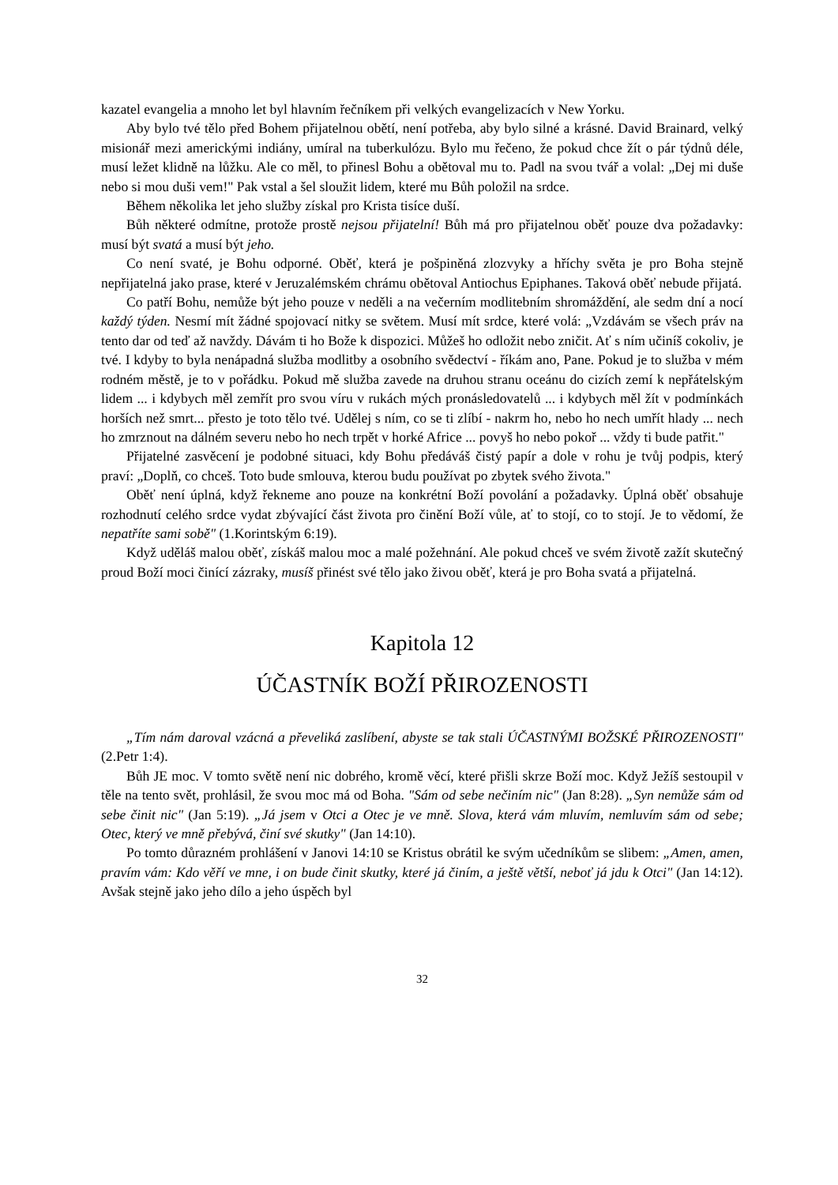kazatel evangelia a mnoho let byl hlavním řečníkem při velkých evangelizacích v New Yorku.
Aby bylo tvé tělo před Bohem přijatelnou obětí, není potřeba, aby bylo silné a krásné. David Brainard, velký misionář mezi americkými indiány, umíral na tuberkulózu. Bylo mu řečeno, že pokud chce žít o pár týdnů déle, musí ležet klidně na lůžku. Ale co měl, to přinesl Bohu a obětoval mu to. Padl na svou tvář a volal: „Dej mi duše nebo si mou duši vem!" Pak vstal a šel sloužit lidem, které mu Bůh položil na srdce.
Během několika let jeho služby získal pro Krista tisíce duší.
Bůh některé odmítne, protože prostě nejsou přijatelní! Bůh má pro přijatelnou oběť pouze dva požadavky: musí být svatá a musí být jeho.
Co není svaté, je Bohu odporné. Oběť, která je pošpiněná zlozvyky a hříchy světa je pro Boha stejně nepřijatelná jako prase, které v Jeruzalémském chrámu obětoval Antiochus Epiphanes. Taková oběť nebude přijatá.
Co patří Bohu, nemůže být jeho pouze v neděli a na večerním modlitebním shromáždění, ale sedm dní a nocí každý týden. Nesmí mít žádné spojovací nitky se světem. Musí mít srdce, které volá: „Vzdávám se všech práv na tento dar od teď až navždy. Dávám ti ho Bože k dispozici. Můžeš ho odložit nebo zničit. Ať s ním učiníš cokoliv, je tvé. I kdyby to byla nenápadná služba modlitby a osobního svědectví - říkám ano, Pane. Pokud je to služba v mém rodném městě, je to v pořádku. Pokud mě služba zavede na druhou stranu oceánu do cizích zemí k nepřátelským lidem ... i kdybych měl zemřít pro svou víru v rukách mých pronásledovatelů ... i kdybych měl žít v podmínkách horších než smrt... přesto je toto tělo tvé. Udělej s ním, co se ti zlíbí - nakrm ho, nebo ho nech umřít hlady ... nech ho zmrznout na dálném severu nebo ho nech trpět v horké Africe ... povyš ho nebo pokoř ... vždy ti bude patřit."
Přijatelné zasvěcení je podobné situaci, kdy Bohu předáváš čistý papír a dole v rohu je tvůj podpis, který praví: „Doplň, co chceš. Toto bude smlouva, kterou budu používat po zbytek svého života."
Oběť není úplná, když řekneme ano pouze na konkrétní Boží povolání a požadavky. Úplná oběť obsahuje rozhodnutí celého srdce vydat zbývající část života pro činění Boží vůle, ať to stojí, co to stojí. Je to vědomí, že nepatříte sami sobě" (1.Korintským 6:19).
Když uděláš malou oběť, získáš malou moc a malé požehnání. Ale pokud chceš ve svém životě zažít skutečný proud Boží moci činící zázraky, musíš přinést své tělo jako živou oběť, která je pro Boha svatá a přijatelná.
Kapitola 12
ÚČASTNÍK BOŽÍ PŘIROZENOSTI
„Tím nám daroval vzácná a převeliká zaslíbení, abyste se tak stali ÚČASTNÝMI BOŽSKÉ PŘIROZENOSTI" (2.Petr 1:4).
Bůh JE moc. V tomto světě není nic dobrého, kromě věcí, které přišli skrze Boží moc. Když Ježíš sestoupil v těle na tento svět, prohlásil, že svou moc má od Boha. "Sám od sebe nečiním nic" (Jan 8:28). „Syn nemůže sám od sebe činit nic" (Jan 5:19). „Já jsem v Otci a Otec je ve mně. Slova, která vám mluvím, nemluvím sám od sebe; Otec, který ve mně přebývá, činí své skutky" (Jan 14:10).
Po tomto důrazném prohlášení v Janovi 14:10 se Kristus obrátil ke svým učedníkům se slibem: „Amen, amen, pravím vám: Kdo věří ve mne, i on bude činit skutky, které já činím, a ještě větší, neboť já jdu k Otci" (Jan 14:12). Avšak stejně jako jeho dílo a jeho úspěch byl
32